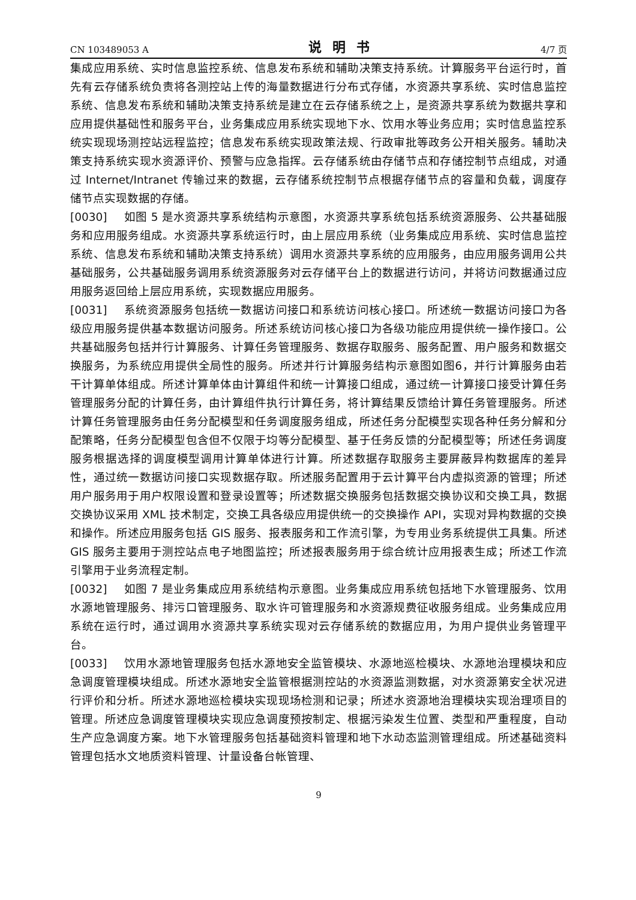CN 103489053 A 说明书 4/7 页
集成应用系统、实时信息监控系统、信息发布系统和辅助决策支持系统。计算服务平台运行时，首先有云存储系统负责将各测控站上传的海量数据进行分布式存储，水资源共享系统、实时信息监控系统、信息发布系统和辅助决策支持系统是建立在云存储系统之上，是资源共享系统为数据共享和应用提供基础性和服务平台，业务集成应用系统实现地下水、饮用水等业务应用；实时信息监控系统实现现场测控站远程监控；信息发布系统实现政策法规、行政审批等政务公开相关服务。辅助决策支持系统实现水资源评价、预警与应急指挥。云存储系统由存储节点和存储控制节点组成，对通过 Internet/Intranet 传输过来的数据，云存储系统控制节点根据存储节点的容量和负载，调度存储节点实现数据的存储。
[0030] 如图 5 是水资源共享系统结构示意图，水资源共享系统包括系统资源服务、公共基础服务和应用服务组成。水资源共享系统运行时，由上层应用系统（业务集成应用系统、实时信息监控系统、信息发布系统和辅助决策支持系统）调用水资源共享系统的应用服务，由应用服务调用公共基础服务，公共基础服务调用系统资源服务对云存储平台上的数据进行访问，并将访问数据通过应用服务返回给上层应用系统，实现数据应用服务。
[0031] 系统资源服务包括统一数据访问接口和系统访问核心接口。所述统一数据访问接口为各级应用服务提供基本数据访问服务。所述系统访问核心接口为各级功能应用提供统一操作接口。公共基础服务包括并行计算服务、计算任务管理服务、数据存取服务、服务配置、用户服务和数据交换服务，为系统应用提供全局性的服务。所述并行计算服务结构示意图如图6，并行计算服务由若干计算单体组成。所述计算单体由计算组件和统一计算接口组成，通过统一计算接口接受计算任务管理服务分配的计算任务，由计算组件执行计算任务，将计算结果反馈给计算任务管理服务。所述计算任务管理服务由任务分配模型和任务调度服务组成，所述任务分配模型实现各种任务分解和分配策略，任务分配模型包含但不仅限于均等分配模型、基于任务反馈的分配模型等；所述任务调度服务根据选择的调度模型调用计算单体进行计算。所述数据存取服务主要屏蔽异构数据库的差异性，通过统一数据访问接口实现数据存取。所述服务配置用于云计算平台内虚拟资源的管理；所述用户服务用于用户权限设置和登录设置等；所述数据交换服务包括数据交换协议和交换工具，数据交换协议采用 XML 技术制定，交换工具各级应用提供统一的交换操作 API，实现对异构数据的交换和操作。所述应用服务包括 GIS 服务、报表服务和工作流引擎，为专用业务系统提供工具集。所述 GIS 服务主要用于测控站点电子地图监控；所述报表服务用于综合统计应用报表生成；所述工作流引擎用于业务流程定制。
[0032] 如图 7 是业务集成应用系统结构示意图。业务集成应用系统包括地下水管理服务、饮用水源地管理服务、排污口管理服务、取水许可管理服务和水资源规费征收服务组成。业务集成应用系统在运行时，通过调用水资源共享系统实现对云存储系统的数据应用，为用户提供业务管理平台。
[0033] 饮用水源地管理服务包括水源地安全监管模块、水源地巡检模块、水源地治理模块和应急调度管理模块组成。所述水源地安全监管根据测控站的水资源监测数据，对水资源第安全状况进行评价和分析。所述水源地巡检模块实现现场检测和记录；所述水资源地治理模块实现治理项目的管理。所述应急调度管理模块实现应急调度预按制定、根据污染发生位置、类型和严重程度，自动生产应急调度方案。地下水管理服务包括基础资料管理和地下水动态监测管理组成。所述基础资料管理包括水文地质资料管理、计量设备台帐管理、
9